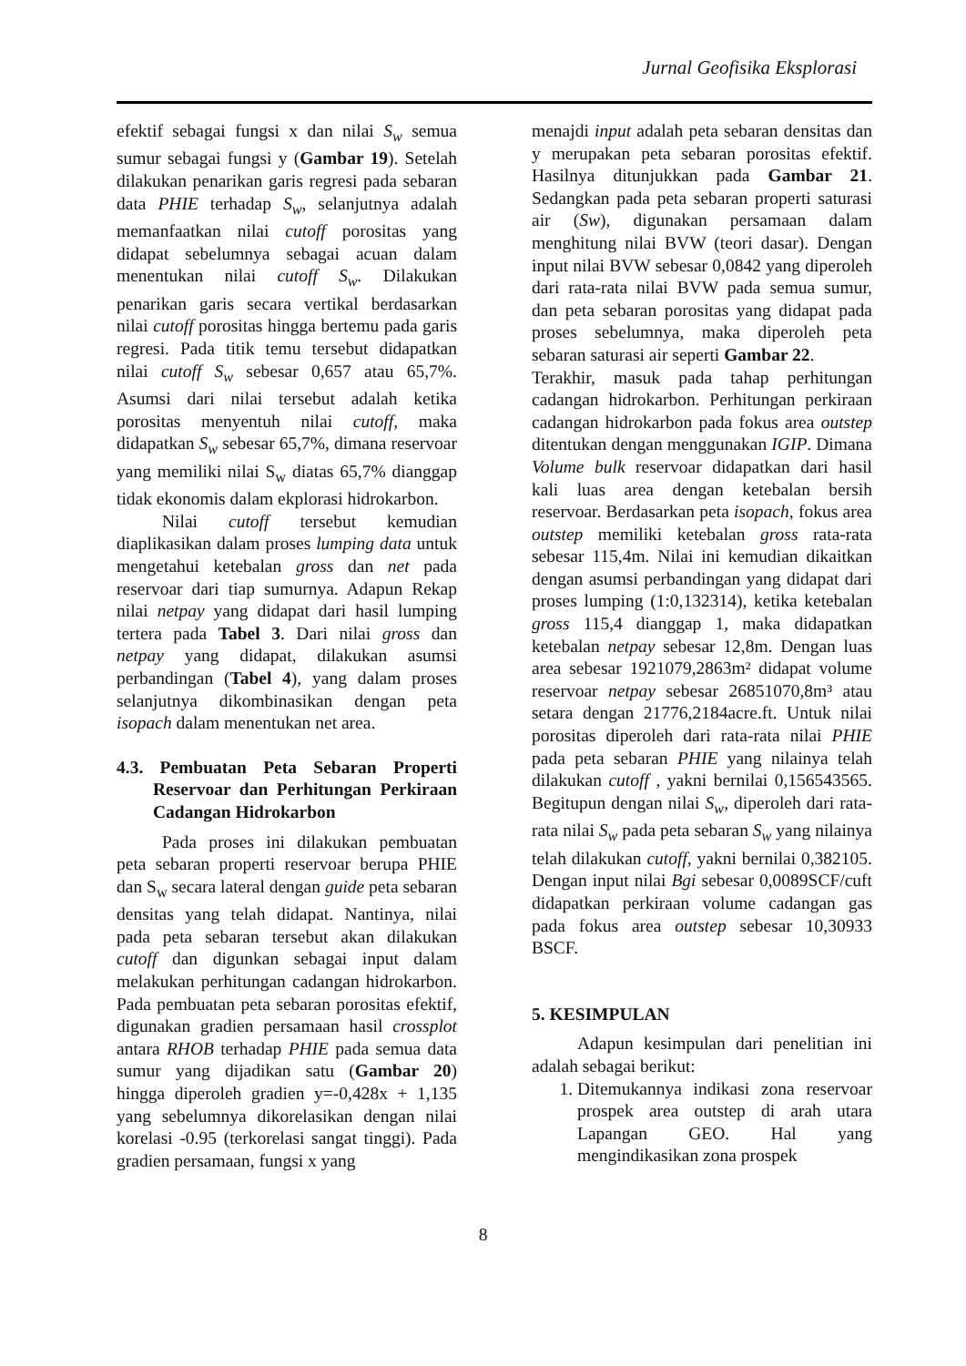Jurnal Geofisika Eksplorasi
efektif sebagai fungsi x dan nilai S<sub>w</sub> semua sumur sebagai fungsi y (Gambar 19). Setelah dilakukan penarikan garis regresi pada sebaran data PHIE terhadap S<sub>w</sub>, selanjutnya adalah memanfaatkan nilai cutoff porositas yang didapat sebelumnya sebagai acuan dalam menentukan nilai cutoff S<sub>w</sub>. Dilakukan penarikan garis secara vertikal berdasarkan nilai cutoff porositas hingga bertemu pada garis regresi. Pada titik temu tersebut didapatkan nilai cutoff S<sub>w</sub> sebesar 0,657 atau 65,7%. Asumsi dari nilai tersebut adalah ketika porositas menyentuh nilai cutoff, maka didapatkan S<sub>w</sub> sebesar 65,7%, dimana reservoar yang memiliki nilai S<sub>w</sub> diatas 65,7% dianggap tidak ekonomis dalam ekplorasi hidrokarbon.
Nilai cutoff tersebut kemudian diaplikasikan dalam proses lumping data untuk mengetahui ketebalan gross dan net pada reservoar dari tiap sumurnya. Adapun Rekap nilai netpay yang didapat dari hasil lumping tertera pada Tabel 3. Dari nilai gross dan netpay yang didapat, dilakukan asumsi perbandingan (Tabel 4), yang dalam proses selanjutnya dikombinasikan dengan peta isopach dalam menentukan net area.
4.3. Pembuatan Peta Sebaran Properti Reservoar dan Perhitungan Perkiraan Cadangan Hidrokarbon
Pada proses ini dilakukan pembuatan peta sebaran properti reservoar berupa PHIE dan S<sub>w</sub> secara lateral dengan guide peta sebaran densitas yang telah didapat. Nantinya, nilai pada peta sebaran tersebut akan dilakukan cutoff dan digunkan sebagai input dalam melakukan perhitungan cadangan hidrokarbon. Pada pembuatan peta sebaran porositas efektif, digunakan gradien persamaan hasil crossplot antara RHOB terhadap PHIE pada semua data sumur yang dijadikan satu (Gambar 20) hingga diperoleh gradien y=-0,428x + 1,135 yang sebelumnya dikorelasikan dengan nilai korelasi -0.95 (terkorelasi sangat tinggi). Pada gradien persamaan, fungsi x yang
menajdi input adalah peta sebaran densitas dan y merupakan peta sebaran porositas efektif. Hasilnya ditunjukkan pada Gambar 21. Sedangkan pada peta sebaran properti saturasi air (Sw), digunakan persamaan dalam menghitung nilai BVW (teori dasar). Dengan input nilai BVW sebesar 0,0842 yang diperoleh dari rata-rata nilai BVW pada semua sumur, dan peta sebaran porositas yang didapat pada proses sebelumnya, maka diperoleh peta sebaran saturasi air seperti Gambar 22.
Terakhir, masuk pada tahap perhitungan cadangan hidrokarbon. Perhitungan perkiraan cadangan hidrokarbon pada fokus area outstep ditentukan dengan menggunakan IGIP. Dimana Volume bulk reservoar didapatkan dari hasil kali luas area dengan ketebalan bersih reservoar. Berdasarkan peta isopach, fokus area outstep memiliki ketebalan gross rata-rata sebesar 115,4m. Nilai ini kemudian dikaitkan dengan asumsi perbandingan yang didapat dari proses lumping (1:0,132314), ketika ketebalan gross 115,4 dianggap 1, maka didapatkan ketebalan netpay sebesar 12,8m. Dengan luas area sebesar 1921079,2863m² didapat volume reservoar netpay sebesar 26851070,8m³ atau setara dengan 21776,2184acre.ft. Untuk nilai porositas diperoleh dari rata-rata nilai PHIE pada peta sebaran PHIE yang nilainya telah dilakukan cutoff , yakni bernilai 0,156543565. Begitupun dengan nilai S<sub>w</sub>, diperoleh dari rata-rata nilai S<sub>w</sub> pada peta sebaran S<sub>w</sub> yang nilainya telah dilakukan cutoff, yakni bernilai 0,382105. Dengan input nilai Bgi sebesar 0,0089SCF/cuft didapatkan perkiraan volume cadangan gas pada fokus area outstep sebesar 10,30933 BSCF.
5. KESIMPULAN
Adapun kesimpulan dari penelitian ini adalah sebagai berikut:
1. Ditemukannya indikasi zona reservoar prospek area outstep di arah utara Lapangan GEO. Hal yang mengindikasikan zona prospek
8